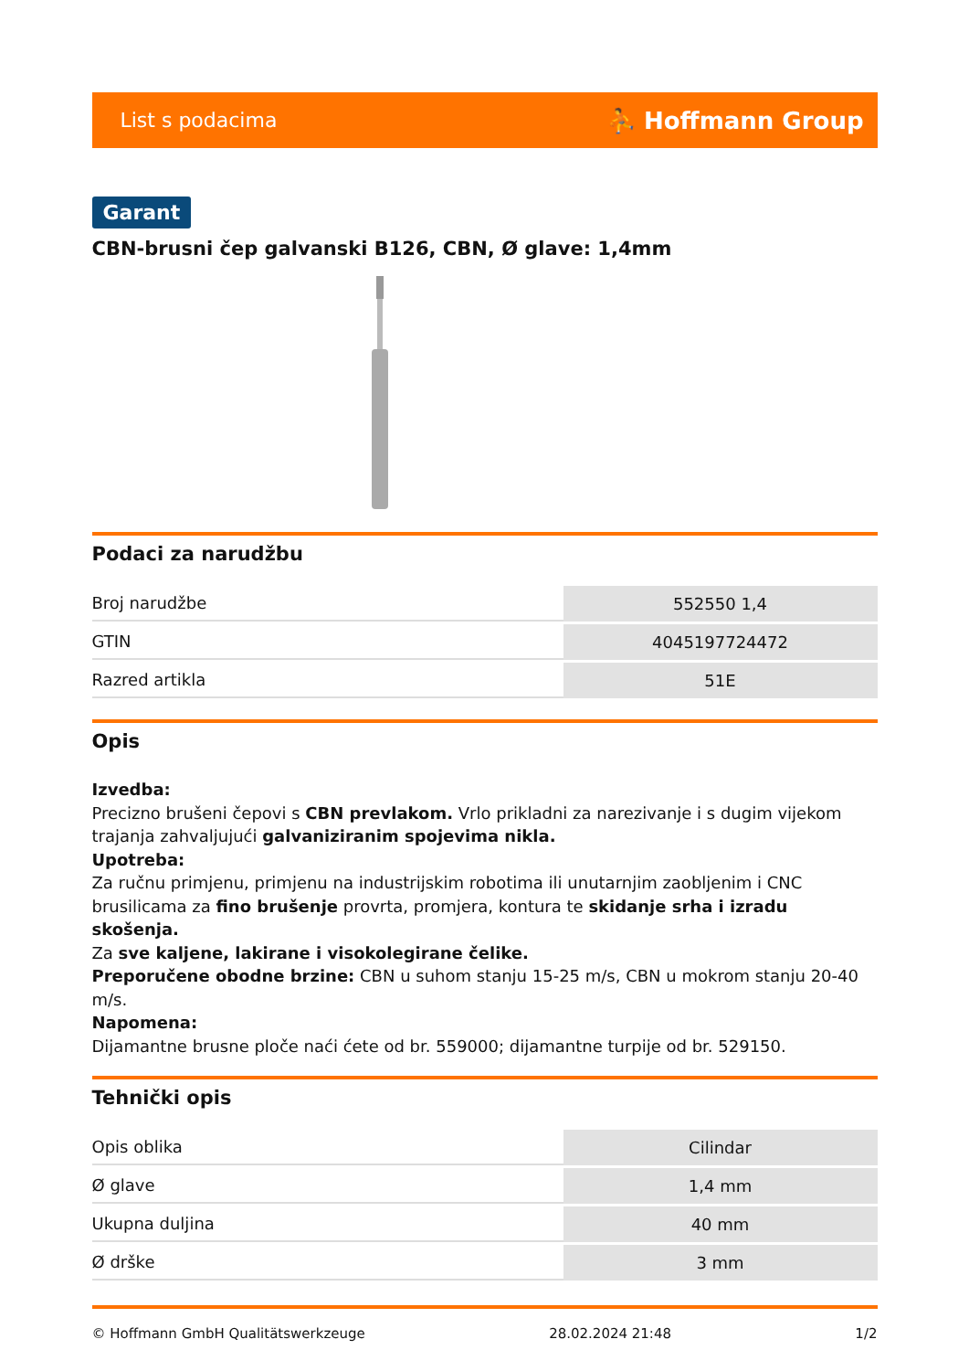List s podacima ⛹ Hoffmann Group
Garant
CBN-brusni čep galvanski B126, CBN, Ø glave: 1,4mm
Podaci za narudžbu
| Broj narudžbe | 552550 1,4 |
| GTIN | 4045197724472 |
| Razred artikla | 51E |
Opis
Izvedba:
Precizno brušeni čepovi s CBN prevlakom. Vrlo prikladni za narezivanje i s dugim vijekom trajanja zahvaljujući galvaniziranim spojevima nikla.
Upotreba:
Za ručnu primjenu, primjenu na industrijskim robotima ili unutarnjim zaobljenim i CNC brusilicama za fino brušenje provrta, promjera, kontura te skidanje srha i izradu skošenja.
Za sve kaljene, lakirane i visokolegirane čelike.
Preporučene obodne brzine: CBN u suhom stanju 15-25 m/s, CBN u mokrom stanju 20-40 m/s.
Napomena:
Dijamantne brusne ploče naći ćete od br. 559000; dijamantne turpije od br. 529150.
Tehnički opis
| Opis oblika | Cilindar |
| Ø glave | 1,4 mm |
| Ukupna duljina | 40 mm |
| Ø drške | 3 mm |
© Hoffmann GmbH Qualitätswerkzeuge 28.02.2024 21:48 1/2